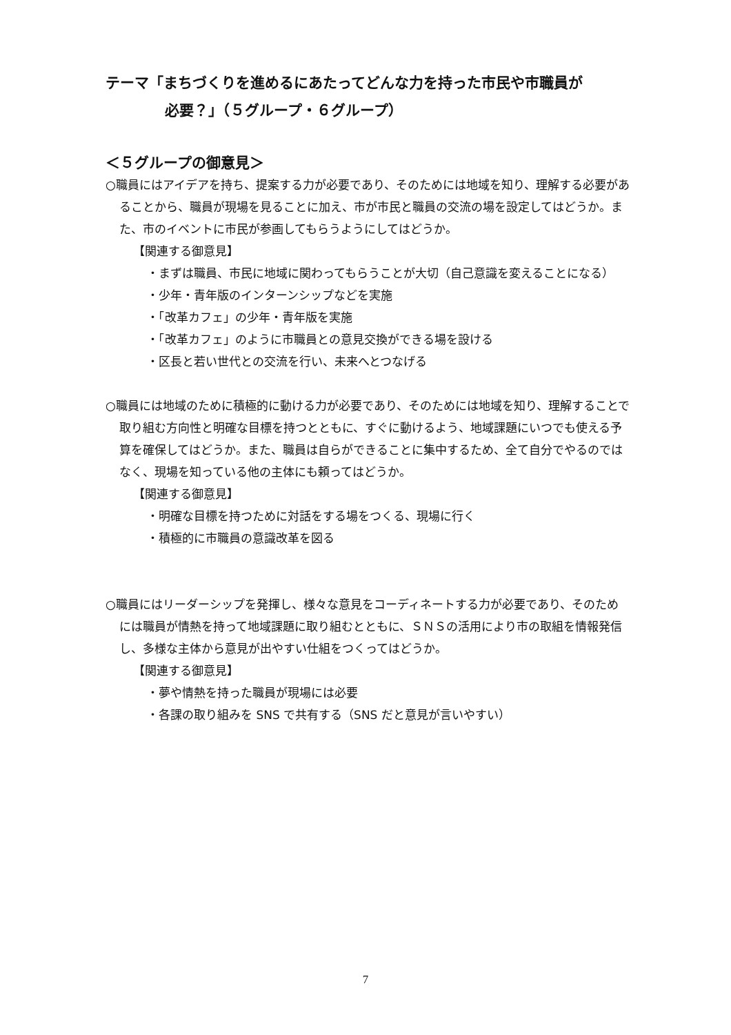テーマ「まちづくりを進めるにあたってどんな力を持った市民や市職員が
必要？」（５グループ・６グループ）
＜５グループの御意見＞
○職員にはアイデアを持ち、提案する力が必要であり、そのためには地域を知り、理解する必要があることから、職員が現場を見ることに加え、市が市民と職員の交流の場を設定してはどうか。また、市のイベントに市民が参画してもらうようにしてはどうか。
【関連する御意見】
・まずは職員、市民に地域に関わってもらうことが大切（自己意識を変えることになる）
・少年・青年版のインターンシップなどを実施
・「改革カフェ」の少年・青年版を実施
・「改革カフェ」のように市職員との意見交換ができる場を設ける
・区長と若い世代との交流を行い、未来へとつなげる
○職員には地域のために積極的に動ける力が必要であり、そのためには地域を知り、理解することで取り組む方向性と明確な目標を持つとともに、すぐに動けるよう、地域課題にいつでも使える予算を確保してはどうか。また、職員は自らができることに集中するため、全て自分でやるのではなく、現場を知っている他の主体にも頼ってはどうか。
【関連する御意見】
・明確な目標を持つために対話をする場をつくる、現場に行く
・積極的に市職員の意識改革を図る
○職員にはリーダーシップを発揮し、様々な意見をコーディネートする力が必要であり、そのためには職員が情熱を持って地域課題に取り組むとともに、ＳＮＳの活用により市の取組を情報発信し、多様な主体から意見が出やすい仕組をつくってはどうか。
【関連する御意見】
・夢や情熱を持った職員が現場には必要
・各課の取り組みを SNS で共有する（SNS だと意見が言いやすい）
7